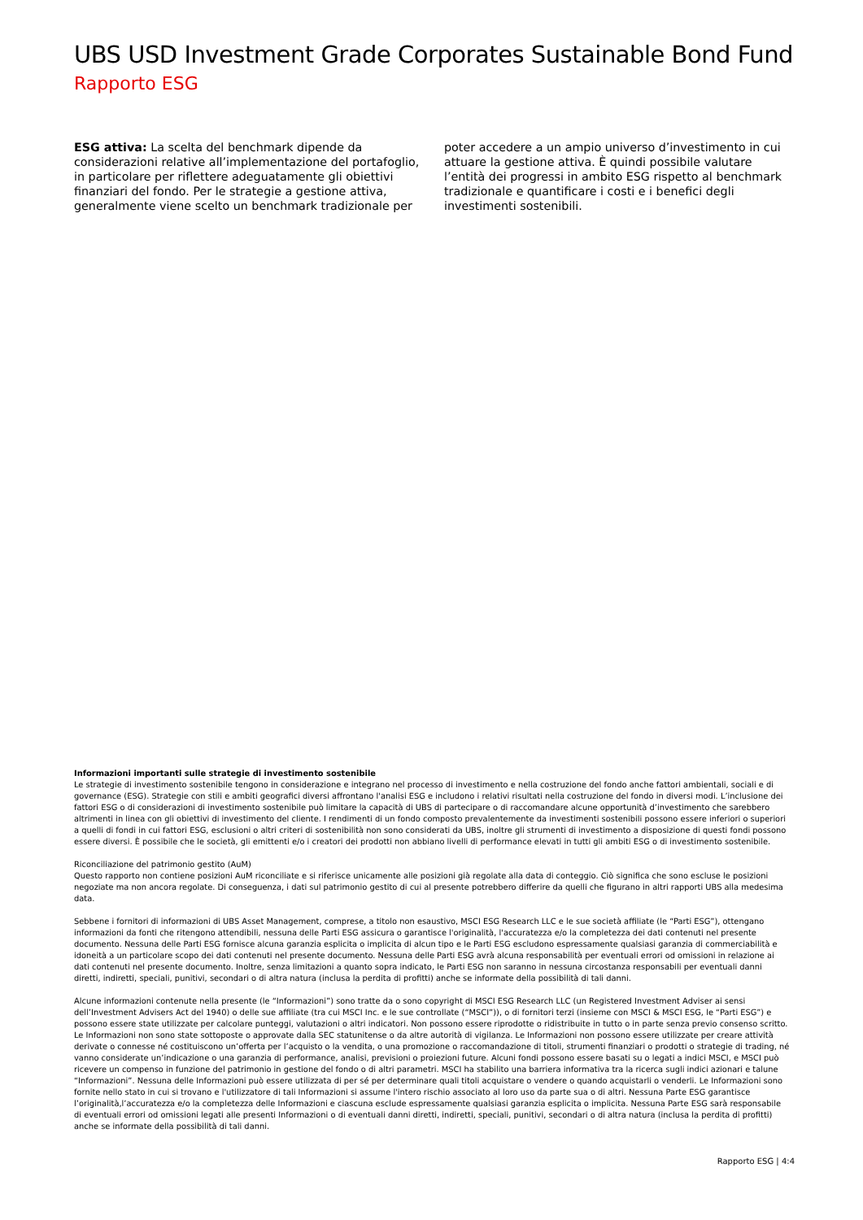UBS USD Investment Grade Corporates Sustainable Bond Fund
Rapporto ESG
ESG attiva: La scelta del benchmark dipende da considerazioni relative all’implementazione del portafoglio, in particolare per riflettere adeguatamente gli obiettivi finanziari del fondo. Per le strategie a gestione attiva, generalmente viene scelto un benchmark tradizionale per poter accedere a un ampio universo d’investimento in cui attuare la gestione attiva. È quindi possibile valutare l’entità dei progressi in ambito ESG rispetto al benchmark tradizionale e quantificare i costi e i benefici degli investimenti sostenibili.
Informazioni importanti sulle strategie di investimento sostenibile
Le strategie di investimento sostenibile tengono in considerazione e integrano nel processo di investimento e nella costruzione del fondo anche fattori ambientali, sociali e di governance (ESG). Strategie con stili e ambiti geografici diversi affrontano l'analisi ESG e includono i relativi risultati nella costruzione del fondo in diversi modi. L’inclusione dei fattori ESG o di considerazioni di investimento sostenibile può limitare la capacità di UBS di partecipare o di raccomandare alcune opportunità d’investimento che sarebbero altrimenti in linea con gli obiettivi di investimento del cliente. I rendimenti di un fondo composto prevalentemente da investimenti sostenibili possono essere inferiori o superiori a quelli di fondi in cui fattori ESG, esclusioni o altri criteri di sostenibilità non sono considerati da UBS, inoltre gli strumenti di investimento a disposizione di questi fondi possono essere diversi. È possibile che le società, gli emittenti e/o i creatori dei prodotti non abbiano livelli di performance elevati in tutti gli ambiti ESG o di investimento sostenibile.
Riconciliazione del patrimonio gestito (AuM)
Questo rapporto non contiene posizioni AuM riconciliate e si riferisce unicamente alle posizioni già regolate alla data di conteggio. Ciò significa che sono escluse le posizioni negoziate ma non ancora regolate. Di conseguenza, i dati sul patrimonio gestito di cui al presente potrebbero differire da quelli che figurano in altri rapporti UBS alla medesima data.
Sebbene i fornitori di informazioni di UBS Asset Management, comprese, a titolo non esaustivo, MSCI ESG Research LLC e le sue società affiliate (le “Parti ESG”), ottengano informazioni da fonti che ritengono attendibili, nessuna delle Parti ESG assicura o garantisce l'originalità, l'accuratezza e/o la completezza dei dati contenuti nel presente documento. Nessuna delle Parti ESG fornisce alcuna garanzia esplicita o implicita di alcun tipo e le Parti ESG escludono espressamente qualsiasi garanzia di commerciabilità e idoneità a un particolare scopo dei dati contenuti nel presente documento. Nessuna delle Parti ESG avrà alcuna responsabilità per eventuali errori od omissioni in relazione ai dati contenuti nel presente documento. Inoltre, senza limitazioni a quanto sopra indicato, le Parti ESG non saranno in nessuna circostanza responsabili per eventuali danni diretti, indiretti, speciali, punitivi, secondari o di altra natura (inclusa la perdita di profitti) anche se informate della possibilità di tali danni.
Alcune informazioni contenute nella presente (le “Informazioni”) sono tratte da o sono copyright di MSCI ESG Research LLC (un Registered Investment Adviser ai sensi dell’Investment Advisers Act del 1940) o delle sue affiliate (tra cui MSCI Inc. e le sue controllate (“MSCI”)), o di fornitori terzi (insieme con MSCI & MSCI ESG, le “Parti ESG”) e possono essere state utilizzate per calcolare punteggi, valutazioni o altri indicatori. Non possono essere riprodotte o ridistribuite in tutto o in parte senza previo consenso scritto. Le Informazioni non sono state sottoposte o approvate dalla SEC statunitense o da altre autorità di vigilanza. Le Informazioni non possono essere utilizzate per creare attività derivate o connesse né costituiscono un’offerta per l’acquisto o la vendita, o una promozione o raccomandazione di titoli, strumenti finanziari o prodotti o strategie di trading, né vanno considerate un’indicazione o una garanzia di performance, analisi, previsioni o proiezioni future. Alcuni fondi possono essere basati su o legati a indici MSCI, e MSCI può ricevere un compenso in funzione del patrimonio in gestione del fondo o di altri parametri. MSCI ha stabilito una barriera informativa tra la ricerca sugli indici azionari e talune “Informazioni”. Nessuna delle Informazioni può essere utilizzata di per sé per determinare quali titoli acquistare o vendere o quando acquistarli o venderli. Le Informazioni sono fornite nello stato in cui si trovano e l'utilizzatore di tali Informazioni si assume l'intero rischio associato al loro uso da parte sua o di altri. Nessuna Parte ESG garantisce l’originalità,l’accuratezza e/o la completezza delle Informazioni e ciascuna esclude espressamente qualsiasi garanzia esplicita o implicita. Nessuna Parte ESG sarà responsabile di eventuali errori od omissioni legati alle presenti Informazioni o di eventuali danni diretti, indiretti, speciali, punitivi, secondari o di altra natura (inclusa la perdita di profitti) anche se informate della possibilità di tali danni.
Rapporto ESG | 4:4